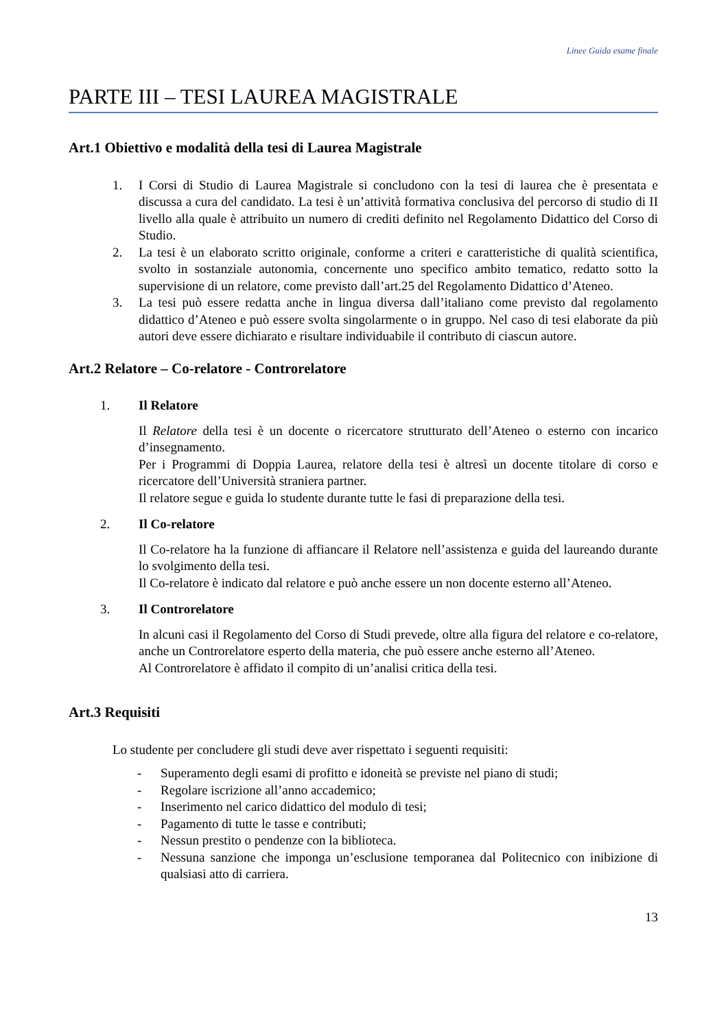Linee Guida esame finale
PARTE III – TESI LAUREA MAGISTRALE
Art.1 Obiettivo e modalità della tesi di Laurea Magistrale
1. I Corsi di Studio di Laurea Magistrale si concludono con la tesi di laurea che è presentata e discussa a cura del candidato. La tesi è un’attività formativa conclusiva del percorso di studio di II livello alla quale è attribuito un numero di crediti definito nel Regolamento Didattico del Corso di Studio.
2. La tesi è un elaborato scritto originale, conforme a criteri e caratteristiche di qualità scientifica, svolto in sostanziale autonomia, concernente uno specifico ambito tematico, redatto sotto la supervisione di un relatore, come previsto dall’art.25 del Regolamento Didattico d’Ateneo.
3. La tesi può essere redatta anche in lingua diversa dall’italiano come previsto dal regolamento didattico d’Ateneo e può essere svolta singolarmente o in gruppo. Nel caso di tesi elaborate da più autori deve essere dichiarato e risultare individuabile il contributo di ciascun autore.
Art.2 Relatore – Co-relatore - Controrelatore
1. Il Relatore
Il Relatore della tesi è un docente o ricercatore strutturato dell’Ateneo o esterno con incarico d’insegnamento.
Per i Programmi di Doppia Laurea, relatore della tesi è altresì un docente titolare di corso e ricercatore dell’Università straniera partner.
Il relatore segue e guida lo studente durante tutte le fasi di preparazione della tesi.
2. Il Co-relatore
Il Co-relatore ha la funzione di affiancare il Relatore nell’assistenza e guida del laureando durante lo svolgimento della tesi.
Il Co-relatore è indicato dal relatore e può anche essere un non docente esterno all’Ateneo.
3. Il Controrelatore
In alcuni casi il Regolamento del Corso di Studi prevede, oltre alla figura del relatore e co-relatore, anche un Controrelatore esperto della materia, che può essere anche esterno all’Ateneo.
Al Controrelatore è affidato il compito di un’analisi critica della tesi.
Art.3 Requisiti
Lo studente per concludere gli studi deve aver rispettato i seguenti requisiti:
- Superamento degli esami di profitto e idoneità se previste nel piano di studi;
- Regolare iscrizione all’anno accademico;
- Inserimento nel carico didattico del modulo di tesi;
- Pagamento di tutte le tasse e contributi;
- Nessun prestito o pendenze con la biblioteca.
- Nessuna sanzione che imponga un’esclusione temporanea dal Politecnico con inibizione di qualsiasi atto di carriera.
13